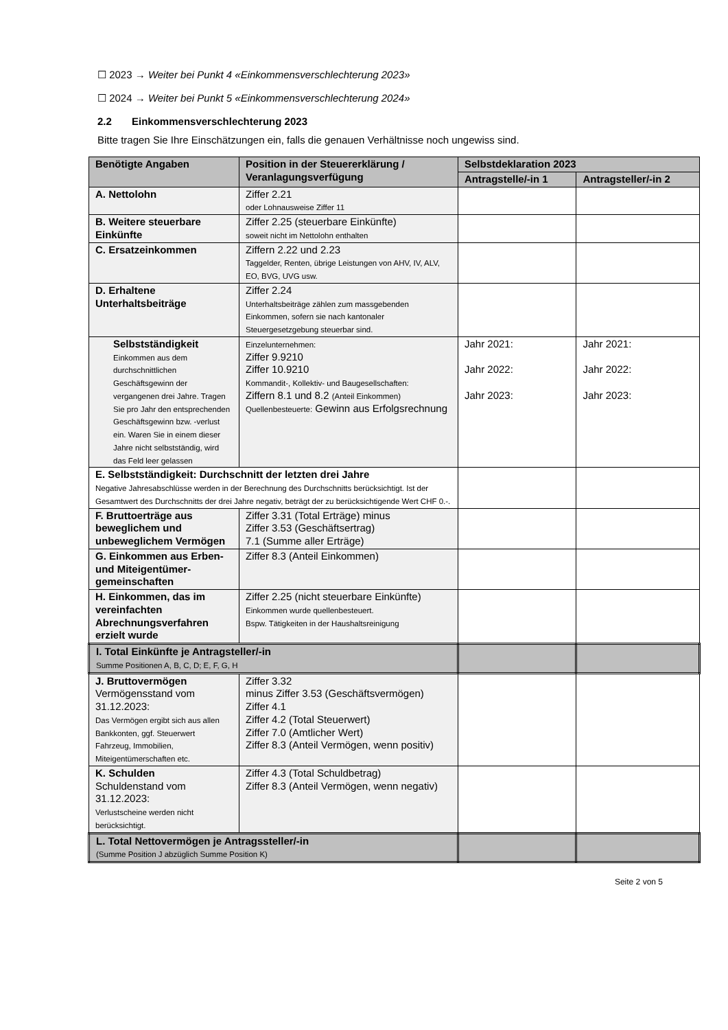☐ 2023 → Weiter bei Punkt 4 «Einkommensverschlechterung 2023»
☐ 2024 → Weiter bei Punkt 5 «Einkommensverschlechterung 2024»
2.2 Einkommensverschlechterung 2023
Bitte tragen Sie Ihre Einschätzungen ein, falls die genauen Verhältnisse noch ungewiss sind.
| Benötigte Angaben | Position in der Steuererklärung / Veranlagungsverfügung | Selbstdeklaration 2023 | |
| --- | --- | --- | --- |
| | | Antragstelle/-in 1 | Antragsteller/-in 2 |
| A. Nettolohn | Ziffer 2.21 oder Lohnausweise Ziffer 11 | | |
| B. Weitere steuerbare Einkünfte | Ziffer 2.25 (steuerbare Einkünfte) soweit nicht im Nettolohn enthalten | | |
| C. Ersatzeinkommen | Ziffern 2.22 und 2.23 Taggelder, Renten, übrige Leistungen von AHV, IV, ALV, EO, BVG, UVG usw. | | |
| D. Erhaltene Unterhaltsbeiträge | Ziffer 2.24 Unterhaltsbeiträge zählen zum massgebenden Einkommen, sofern sie nach kantonaler Steuergesetzgebung steuerbar sind. | | |
| Selbstständigkeit Einkommen aus dem durchschnittlichen Geschäftsgewinn der vergangenen drei Jahre. Tragen Sie pro Jahr den entsprechenden Geschäftsgewinn bzw. -verlust ein. Waren Sie in einem dieser Jahre nicht selbstständig, wird das Feld leer gelassen | Einzelunternehmen: Ziffer 9.9210 Ziffer 10.9210 Kommandit-, Kollektiv- und Baugesellschaften: Ziffern 8.1 und 8.2 (Anteil Einkommen) Quellenbesteuerte: Gewinn aus Erfolgsrechnung | Jahr 2021: Jahr 2022: Jahr 2023: | Jahr 2021: Jahr 2022: Jahr 2023: |
| E. Selbstständigkeit: Durchschnitt der letzten drei Jahre Negative Jahresabschlüsse werden in der Berechnung des Durchschnitts berücksichtigt. Ist der Gesamtwert des Durchschnitts der drei Jahre negativ, beträgt der zu berücksichtigende Wert CHF 0.-. | | | |
| F. Bruttoerträge aus beweglichem und unbeweglichem Vermögen | Ziffer 3.31 (Total Erträge) minus Ziffer 3.53 (Geschäftsertrag) 7.1 (Summe aller Erträge) | | |
| G. Einkommen aus Erben- und Miteigentümer-gemeinschaften | Ziffer 8.3 (Anteil Einkommen) | | |
| H. Einkommen, das im vereinfachten Abrechnungsverfahren erzielt wurde | Ziffer 2.25 (nicht steuerbare Einkünfte) Einkommen wurde quellenbesteuert. Bspw. Tätigkeiten in der Haushaltsreinigung | | |
| I. Total Einkünfte je Antragsteller/-in Summe Positionen A, B, C, D; E, F, G, H | | | |
| J. Bruttovermögen Vermögensstand vom 31.12.2023: Das Vermögen ergibt sich aus allen Bankkonten, ggf. Steuerwert Fahrzeug, Immobilien, Miteigentümerschaften etc. | Ziffer 3.32 minus Ziffer 3.53 (Geschäftsvermögen) Ziffer 4.1 Ziffer 4.2 (Total Steuerwert) Ziffer 7.0 (Amtlicher Wert) Ziffer 8.3 (Anteil Vermögen, wenn positiv) | | |
| K. Schulden Schuldenstand vom 31.12.2023: Verlustscheine werden nicht berücksichtigt. | Ziffer 4.3 (Total Schuldbetrag) Ziffer 8.3 (Anteil Vermögen, wenn negativ) | | |
| L. Total Nettovermögen je Antragssteller/-in (Summe Position J abzüglich Summe Position K) | | | |
Seite 2 von 5